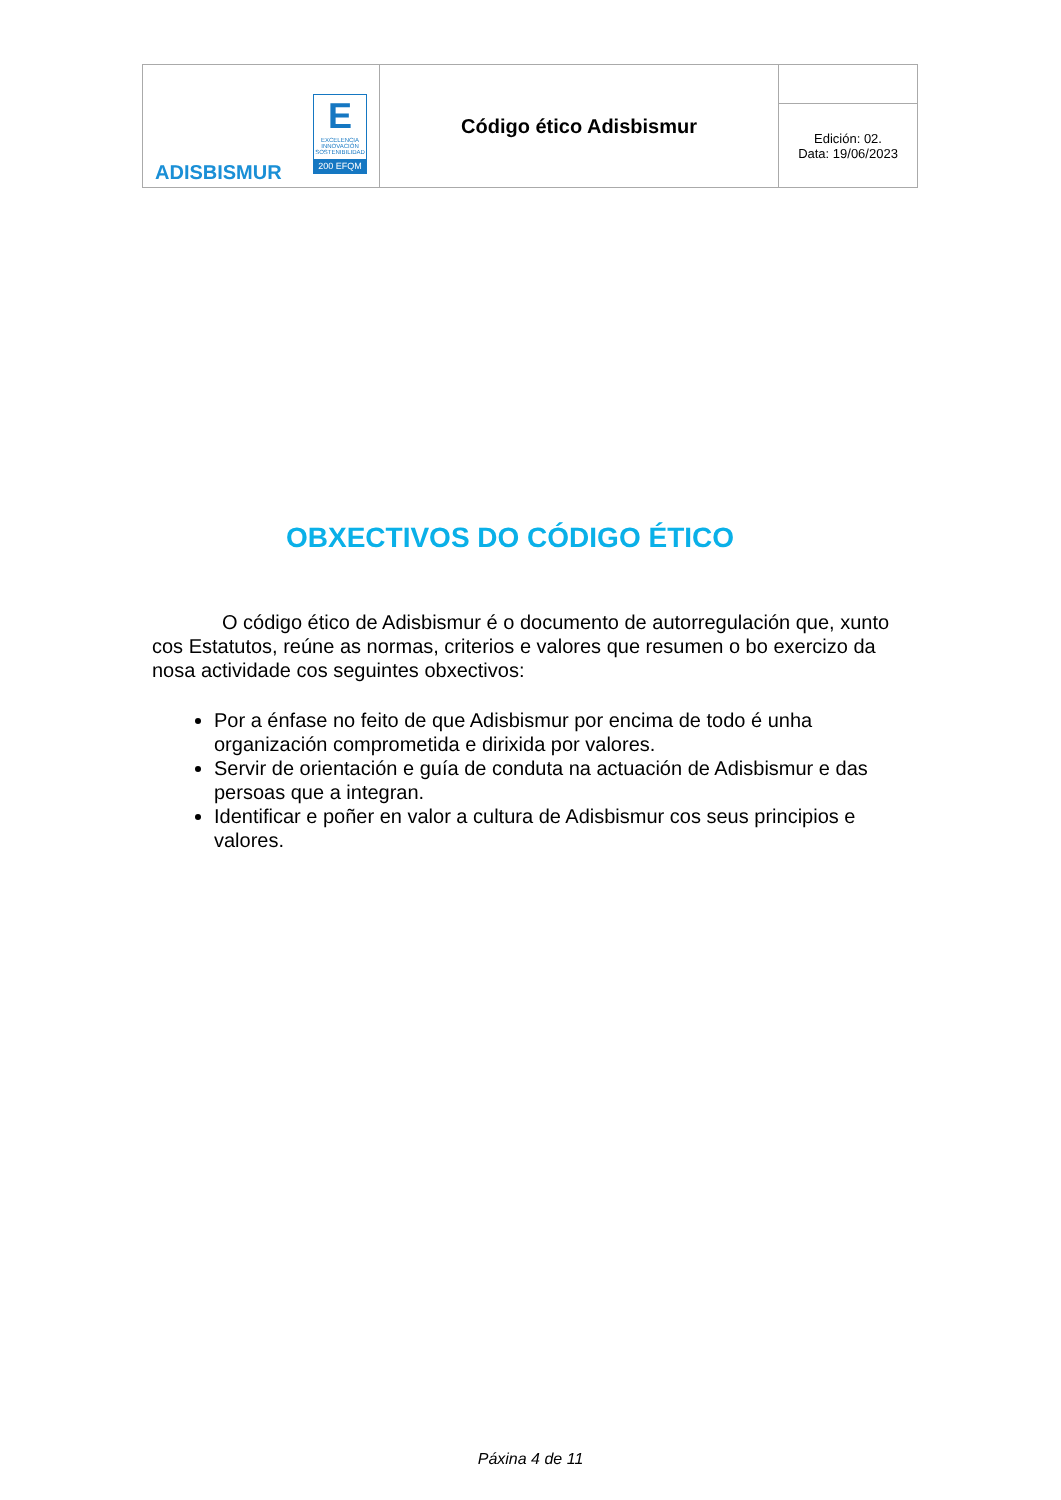| ADISBISMUR E EXCELENCIA INNOVACIÓN SOSTENIBILIDAD 200 EFQM | Código ético Adisbismur | |
| | | Edición: 02. Data: 19/06/2023 |
OBXECTIVOS DO CÓDIGO ÉTICO
O código ético de Adisbismur é o documento de autorregulación que, xunto cos Estatutos, reúne as normas, criterios e valores que resumen o bo exercizo da nosa actividade cos seguintes obxectivos:
Por a énfase no feito de que Adisbismur por encima de todo é unha organización comprometida e dirixida por valores.
Servir de orientación e guía de conduta na actuación de Adisbismur e das persoas que a integran.
Identificar e poñer en valor a cultura de Adisbismur cos seus principios e valores.
Páxina 4 de 11